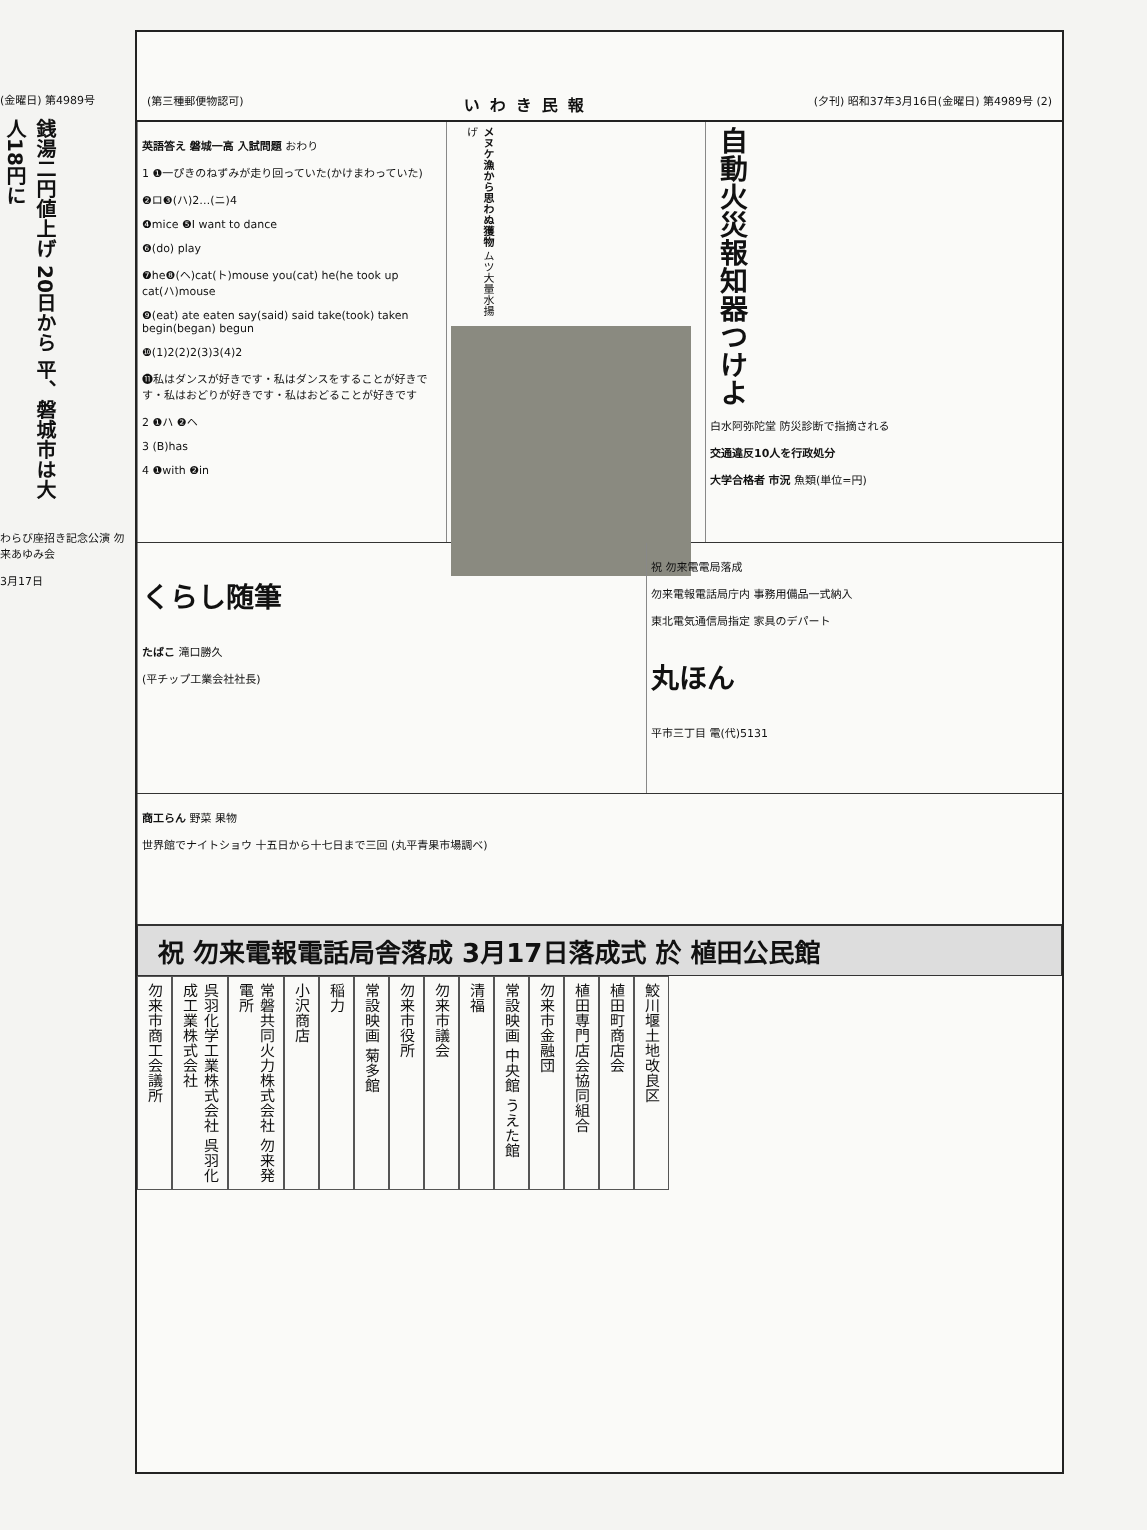(金曜日) 第4989号
銭湯二円値上げ 20日から 平、磐城市は大人18円に
わらび座招き記念公演 勿来あゆみ会
3月17日
(第三種郵便物認可) いわき民報 (夕刊) 昭和37年3月16日(金曜日) 第4989号 (2)
英語答え 磐城一高 入試問題 おわり
1 ❶一ぴきのねずみが走り回っていた(かけまわっていた)
❷ロ❸(ハ)2…(ニ)4
❹mice ❺I want to dance
❻(do) play
❼he❽(ヘ)cat(ト)mouse you(cat) he(he took up cat(ハ)mouse
❾(eat) ate eaten say(said) said take(took) taken begin(began) begun
❿(1)2(2)2(3)3(4)2
⓫私はダンスが好きです・私はダンスをすることが好きです・私はおどりが好きです・私はおどることが好きです
2 ❶ハ ❷ヘ
3 (B)has
4 ❶with ❷in
メヌケ漁から思わぬ獲物 ムツ大量水揚げ
自動火災報知器つけよ
白水阿弥陀堂 防災診断で指摘される
交通違反10人を行政処分
大学合格者 市況 魚類(単位=円)
くらし随筆
たばこ 滝口勝久
(平チップ工業会社社長)
祝 勿来電電局落成
勿来電報電話局庁内 事務用備品一式納入
東北電気通信局指定 家具のデパート
丸ほん
平市三丁目 電(代)5131
商工らん 野菜 果物
世界館でナイトショウ 十五日から十七日まで三回 (丸平青果市場調べ)
祝 勿来電報電話局舎落成 3月17日落成式 於 植田公民館
勿来市商工会議所
呉羽化学工業株式会社 呉羽化成工業株式会社
常磐共同火力株式会社 勿来発電所
小沢商店
稲力
常設映画 菊多館
勿来市役所
勿来市議会
清福
常設映画 中央館 うえた館
勿来市金融団
植田専門店会協同組合
植田町商店会
鮫川堰土地改良区